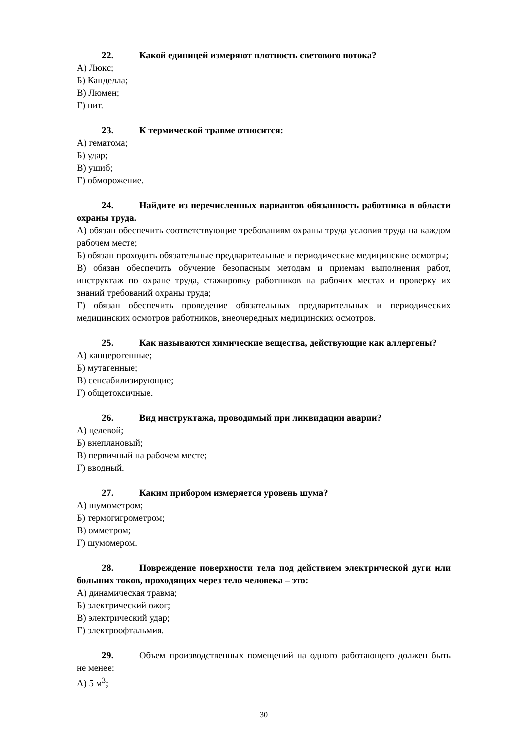22. Какой единицей измеряют плотность светового потока?
А) Люкс;
Б) Канделла;
В) Люмен;
Г) нит.
23. К термической травме относится:
А) гематома;
Б) удар;
В) ушиб;
Г) обморожение.
24. Найдите из перечисленных вариантов обязанность работника в области охраны труда.
А) обязан обеспечить соответствующие требованиям охраны труда условия труда на каждом рабочем месте;
Б) обязан проходить обязательные предварительные и периодические медицинские осмотры;
В) обязан обеспечить обучение безопасным методам и приемам выполнения работ, инструктаж по охране труда, стажировку работников на рабочих местах и проверку их знаний требований охраны труда;
Г) обязан обеспечить проведение обязательных предварительных и периодических медицинских осмотров работников, внеочередных медицинских осмотров.
25. Как называются химические вещества, действующие как аллергены?
А) канцерогенные;
Б) мутагенные;
В) сенсабилизирующие;
Г) общетоксичные.
26. Вид инструктажа, проводимый при ликвидации аварии?
А) целевой;
Б) внеплановый;
В) первичный на рабочем месте;
Г) вводный.
27. Каким прибором измеряется уровень шума?
А) шумометром;
Б) термогигрометром;
В) омметром;
Г) шумомером.
28. Повреждение поверхности тела под действием электрической дуги или больших токов, проходящих через тело человека – это:
А) динамическая травма;
Б) электрический ожог;
В) электрический удар;
Г) электроофтальмия.
29. Объем производственных помещений на одного работающего должен быть не менее:
А) 5 м<sup>3</sup>;
30